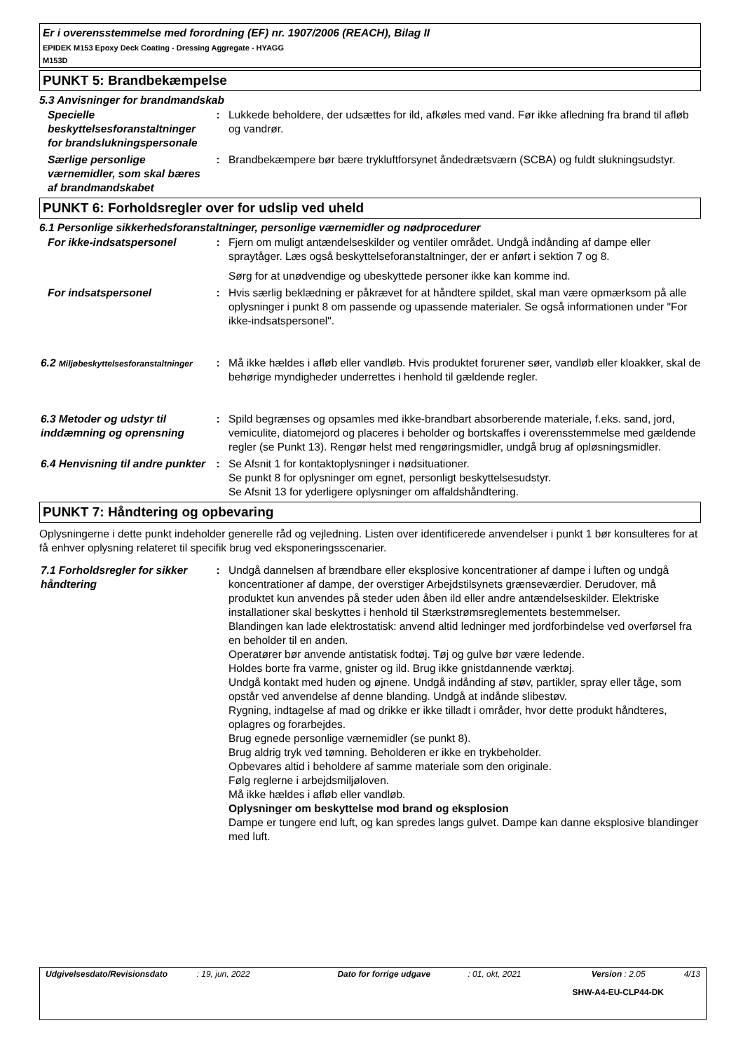Er i overensstemmelse med forordning (EF) nr. 1907/2006 (REACH), Bilag II
EPIDEK M153 Epoxy Deck Coating - Dressing Aggregate - HYAGG
M153D
PUNKT 5: Brandbekæmpelse
5.3 Anvisninger for brandmandskab
Specielle beskyttelsesforanstaltninger for brandslukningspersonale
: Lukkede beholdere, der udsættes for ild, afkøles med vand. Før ikke afledning fra brand til afløb og vandrør.
Særlige personlige værnemidler, som skal bæres af brandmandskabet
: Brandbekæmpere bør bære trykluftforsynet åndedrætsværn (SCBA) og fuldt slukningsudstyr.
PUNKT 6: Forholdsregler over for udslip ved uheld
6.1 Personlige sikkerhedsforanstaltninger, personlige værnemidler og nødprocedurer
For ikke-indsatspersonel : Fjern om muligt antændelseskilder og ventiler området. Undgå indånding af dampe eller spraytåger. Læs også beskyttelseforanstaltninger, der er anført i sektion 7 og 8.
Sørg for at unødvendige og ubeskyttede personer ikke kan komme ind.
For indsatspersonel : Hvis særlig beklædning er påkrævet for at håndtere spildet, skal man være opmærksom på alle oplysninger i punkt 8 om passende og upassende materialer. Se også informationen under "For ikke-indsatspersonel".
6.2 Miljøbeskyttelsesforanstaltninger
: Må ikke hældes i afløb eller vandløb. Hvis produktet forurener søer, vandløb eller kloakker, skal de behørige myndigheder underrettes i henhold til gældende regler.
6.3 Metoder og udstyr til inddæmning og oprensning
: Spild begrænses og opsamles med ikke-brandbart absorberende materiale, f.eks. sand, jord, vemiculite, diatomejord og placeres i beholder og bortskaffes i overensstemmelse med gældende regler (se Punkt 13). Rengør helst med rengøringsmidler, undgå brug af opløsningsmidler.
6.4 Henvisning til andre punkter
: Se Afsnit 1 for kontaktoplysninger i nødsituationer.
Se punkt 8 for oplysninger om egnet, personligt beskyttelsesudstyr.
Se Afsnit 13 for yderligere oplysninger om affaldshåndtering.
PUNKT 7: Håndtering og opbevaring
Oplysningerne i dette punkt indeholder generelle råd og vejledning. Listen over identificerede anvendelser i punkt 1 bør konsulteres for at få enhver oplysning relateret til specifik brug ved eksponeringsscenarier.
7.1 Forholdsregler for sikker håndtering
: Undgå dannelsen af brændbare eller eksplosive koncentrationer af dampe i luften og undgå koncentrationer af dampe, der overstiger Arbejdstilsynets grænseværdier. Derudover, må produktet kun anvendes på steder uden åben ild eller andre antændelseskilder. Elektriske installationer skal beskyttes i henhold til Stærkstrømsreglementets bestemmelser.
Blandingen kan lade elektrostatisk: anvend altid ledninger med jordforbindelse ved overførsel fra en beholder til en anden.
Operatører bør anvende antistatisk fodtøj. Tøj og gulve bør være ledende.
Holdes borte fra varme, gnister og ild. Brug ikke gnistdannende værktøj.
Undgå kontakt med huden og øjnene. Undgå indånding af støv, partikler, spray eller tåge, som opstår ved anvendelse af denne blanding. Undgå at indånde slibestøv.
Rygning, indtagelse af mad og drikke er ikke tilladt i områder, hvor dette produkt håndteres, oplagres og forarbejdes.
Brug egnede personlige værnemidler (se punkt 8).
Brug aldrig tryk ved tømning. Beholderen er ikke en trykbeholder.
Opbevares altid i beholdere af samme materiale som den originale.
Følg reglerne i arbejdsmiljøloven.
Må ikke hældes i afløb eller vandløb.
Oplysninger om beskyttelse mod brand og eksplosion
Dampe er tungere end luft, og kan spredes langs gulvet. Dampe kan danne eksplosive blandinger med luft.
Udgivelsesdato/Revisionsdato: 19, jun, 2022 Dato for forrige udgave: 01, okt, 2021 Version : 2.05 4/13
SHW-A4-EU-CLP44-DK